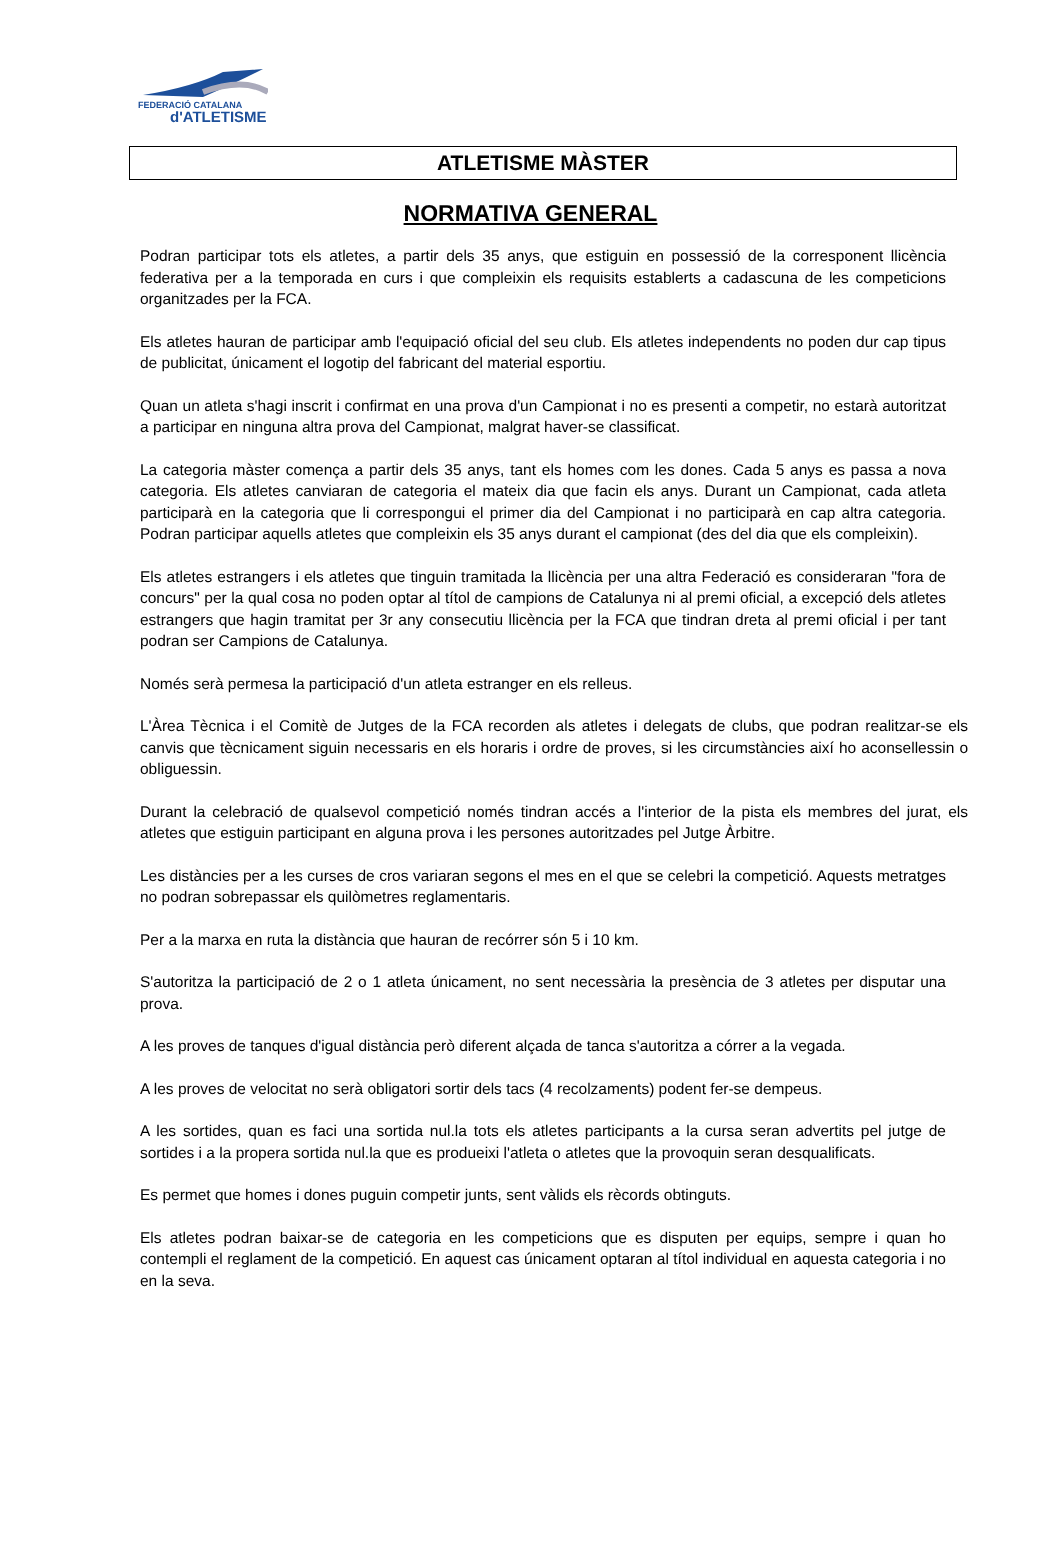FEDERACIÓ CATALANA
d'ATLETISME
ATLETISME MÀSTER
NORMATIVA GENERAL
Podran participar tots els atletes, a partir dels 35 anys, que estiguin en possessió de la corresponent llicència federativa per a la temporada en curs i que compleixin els requisits establerts a cadascuna de les competicions organitzades per la FCA.
Els atletes hauran de participar amb l'equipació oficial del seu club. Els atletes independents no poden dur cap tipus de publicitat, únicament el logotip del fabricant del material esportiu.
Quan un atleta s'hagi inscrit i confirmat en una prova d'un Campionat i no es presenti a competir, no estarà autoritzat a participar en ninguna altra prova del Campionat, malgrat haver-se classificat.
La categoria màster comença a partir dels 35 anys, tant els homes com les dones. Cada 5 anys es passa a nova categoria. Els atletes canviaran de categoria el mateix dia que facin els anys. Durant un Campionat, cada atleta participarà en la categoria que li correspongui el primer dia del Campionat i no participarà en cap altra categoria. Podran participar aquells atletes que compleixin els 35 anys durant el campionat (des del dia que els compleixin).
Els atletes estrangers i els atletes que tinguin tramitada la llicència per una altra Federació es consideraran "fora de concurs" per la qual cosa no poden optar al títol de campions de Catalunya ni al premi oficial, a excepció dels atletes estrangers que hagin tramitat per 3r any consecutiu llicència per la FCA que tindran dreta al premi oficial i per tant podran ser Campions de Catalunya.
Només serà permesa la participació d'un atleta estranger en els relleus.
L'Àrea Tècnica i el Comitè de Jutges de la FCA recorden als atletes i delegats de clubs, que podran realitzar-se els canvis que tècnicament siguin necessaris en els horaris i ordre de proves, si les circumstàncies així ho aconsellessin o obliguessin.
Durant la celebració de qualsevol competició només tindran accés a l'interior de la pista els membres del jurat, els atletes que estiguin participant en alguna prova i les persones autoritzades pel Jutge Àrbitre.
Les distàncies per a les curses de cros variaran segons el mes en el que se celebri la competició. Aquests metratges no podran sobrepassar els quilòmetres reglamentaris.
Per a la marxa en ruta la distància que hauran de recórrer són 5 i 10 km.
S'autoritza la participació de 2 o 1 atleta únicament, no sent necessària la presència de 3 atletes per disputar una prova.
A les proves de tanques d'igual distància però diferent alçada de tanca s'autoritza a córrer a la vegada.
A les proves de velocitat no serà obligatori sortir dels tacs (4 recolzaments) podent fer-se dempeus.
A les sortides, quan es faci una sortida nul.la tots els atletes participants a la cursa seran advertits pel jutge de sortides i a la propera sortida nul.la que es produeixi l'atleta o atletes que la provoquin seran desqualificats.
Es permet que homes i dones puguin competir junts, sent vàlids els rècords obtinguts.
Els atletes podran baixar-se de categoria en les competicions que es disputen per equips, sempre i quan ho contempli el reglament de la competició. En aquest cas únicament optaran al títol individual en aquesta categoria i no en la seva.